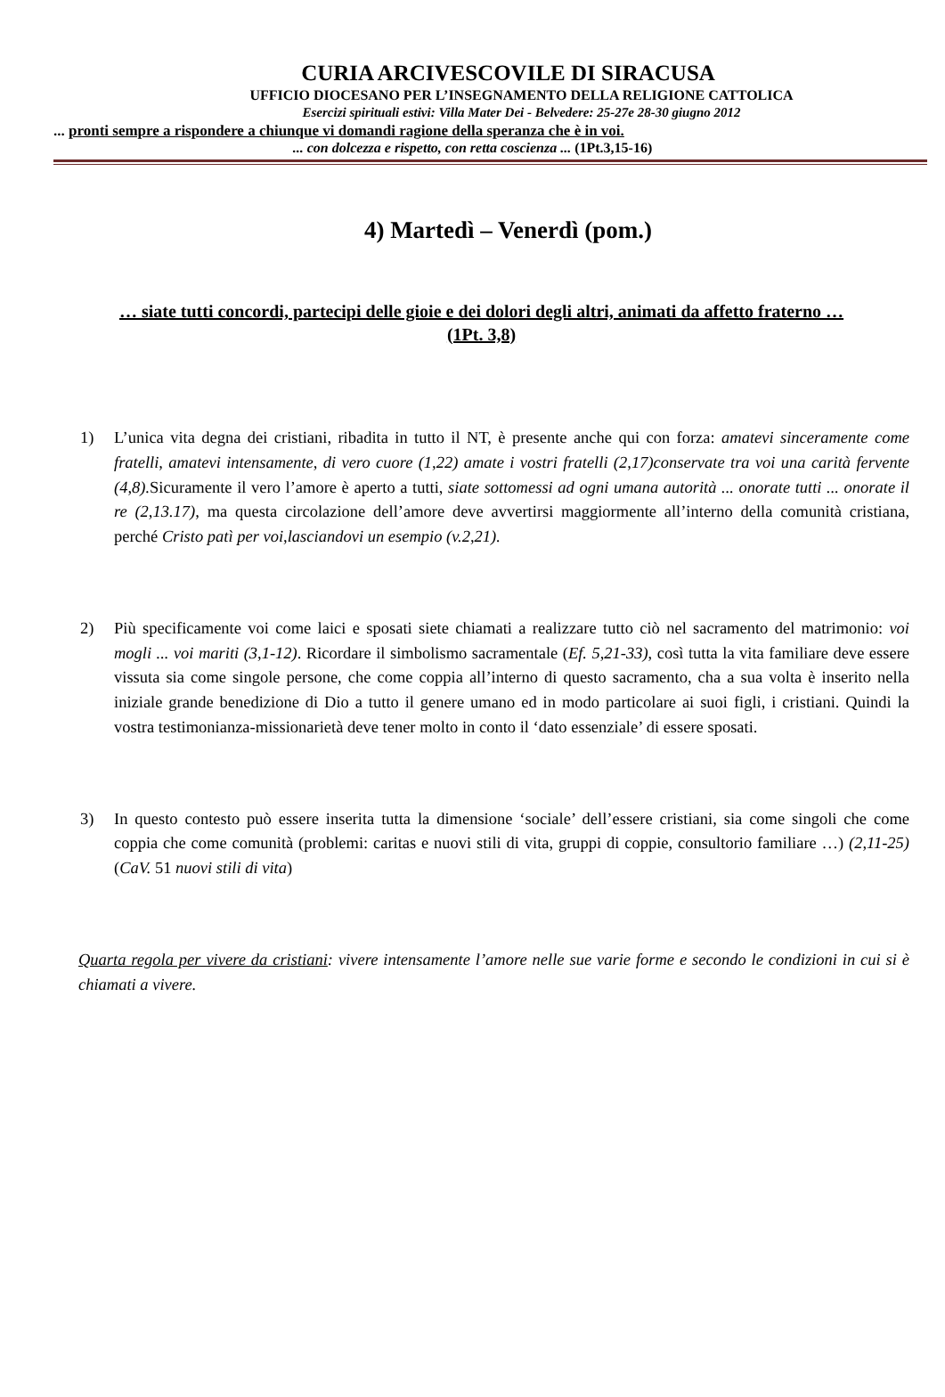CURIA ARCIVESCOVILE DI SIRACUSA
UFFICIO DIOCESANO PER L’INSEGNAMENTO DELLA RELIGIONE CATTOLICA
Esercizi spirituali estivi: Villa Mater Dei - Belvedere: 25-27e 28-30 giugno 2012
... pronti sempre a rispondere a chiunque vi domandi ragione della speranza che è in voi.
... con dolcezza e rispetto, con retta coscienza ... (1Pt.3,15-16)
4) Martedì – Venerdì (pom.)
… siate tutti concordi, partecipi delle gioie e dei dolori degli altri, animati da affetto fraterno … (1Pt. 3,8)
1) L’unica vita degna dei cristiani, ribadita in tutto il NT, è presente anche qui con forza: amatevi sinceramente come fratelli, amatevi intensamente, di vero cuore (1,22) amate i vostri fratelli (2,17)conservate tra voi una carità fervente (4,8). Sicuramente il vero l’amore è aperto a tutti, siate sottomessi ad ogni umana autorità ... onorate tutti ... onorate il re (2,13.17), ma questa circolazione dell’amore deve avvertirsi maggiormente all’interno della comunità cristiana, perché Cristo patì per voi,lasciandovi un esempio (v.2,21).
2) Più specificamente voi come laici e sposati siete chiamati a realizzare tutto ciò nel sacramento del matrimonio: voi mogli ... voi mariti (3,1-12). Ricordare il simbolismo sacramentale (Ef. 5,21-33), così tutta la vita familiare deve essere vissuta sia come singole persone, che come coppia all’interno di questo sacramento, cha a sua volta è inserito nella iniziale grande benedizione di Dio a tutto il genere umano ed in modo particolare ai suoi figli, i cristiani. Quindi la vostra testimonianza-missionarietà deve tener molto in conto il ‘dato essenziale’ di essere sposati.
3) In questo contesto può essere inserita tutta la dimensione ‘sociale’ dell’essere cristiani, sia come singoli che come coppia che come comunità (problemi: caritas e nuovi stili di vita, gruppi di coppie, consultorio familiare …) (2,11-25) (CaV. 51 nuovi stili di vita)
Quarta regola per vivere da cristiani: vivere intensamente l’amore nelle sue varie forme e secondo le condizioni in cui si è chiamati a vivere.